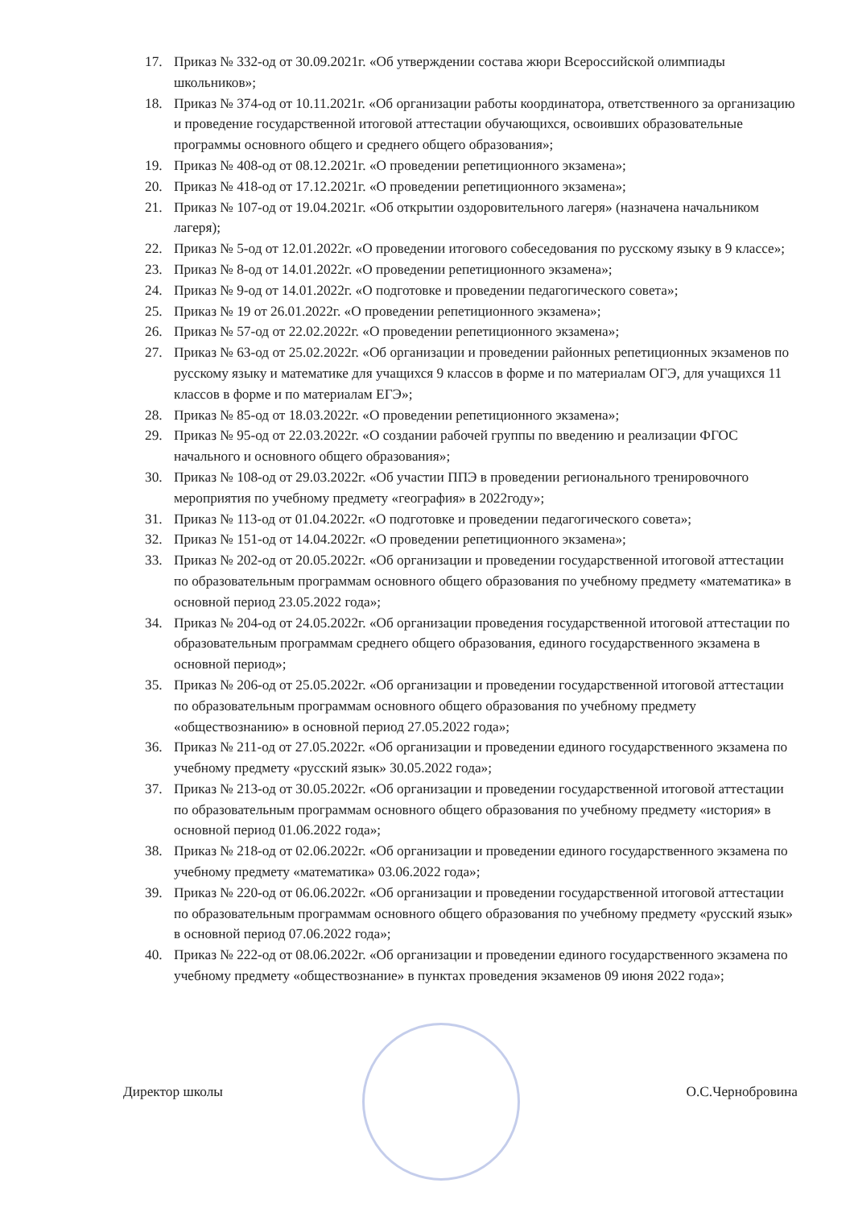17. Приказ № 332-од от 30.09.2021г. «Об утверждении состава жюри Всероссийской олимпиады школьников»;
18. Приказ № 374-од от 10.11.2021г. «Об организации работы координатора, ответственного за организацию и проведение государственной итоговой аттестации обучающихся, освоивших образовательные программы основного общего и среднего общего образования»;
19. Приказ № 408-од от 08.12.2021г. «О проведении репетиционного экзамена»;
20. Приказ № 418-од от 17.12.2021г. «О проведении репетиционного экзамена»;
21. Приказ № 107-од от 19.04.2021г. «Об открытии оздоровительного лагеря» (назначена начальником лагеря);
22. Приказ № 5-од от 12.01.2022г. «О проведении итогового собеседования по русскому языку в 9 классе»;
23. Приказ № 8-од от 14.01.2022г. «О проведении репетиционного экзамена»;
24. Приказ № 9-од от 14.01.2022г. «О подготовке и проведении педагогического совета»;
25. Приказ № 19 от 26.01.2022г. «О проведении репетиционного экзамена»;
26. Приказ № 57-од от 22.02.2022г. «О проведении репетиционного экзамена»;
27. Приказ № 63-од от 25.02.2022г. «Об организации и проведении районных репетиционных экзаменов по русскому языку и математике для учащихся 9 классов в форме и по материалам ОГЭ, для учащихся 11 классов в форме и по материалам ЕГЭ»;
28. Приказ № 85-од от 18.03.2022г. «О проведении репетиционного экзамена»;
29. Приказ № 95-од от 22.03.2022г. «О создании рабочей группы по введению и реализации ФГОС начального и основного общего образования»;
30. Приказ № 108-од от 29.03.2022г. «Об участии ППЭ в проведении регионального тренировочного мероприятия по учебному предмету «география» в 2022году»;
31. Приказ № 113-од от 01.04.2022г. «О подготовке и проведении педагогического совета»;
32. Приказ № 151-од от 14.04.2022г. «О проведении репетиционного экзамена»;
33. Приказ № 202-од от 20.05.2022г. «Об организации и проведении государственной итоговой аттестации по образовательным программам основного общего образования по учебному предмету «математика» в основной период 23.05.2022 года»;
34. Приказ № 204-од от 24.05.2022г. «Об организации проведения государственной итоговой аттестации по образовательным программам среднего общего образования, единого государственного экзамена в основной период»;
35. Приказ № 206-од от 25.05.2022г. «Об организации и проведении государственной итоговой аттестации по образовательным программам основного общего образования по учебному предмету «обществознанию» в основной период 27.05.2022 года»;
36. Приказ № 211-од от 27.05.2022г. «Об организации и проведении единого государственного экзамена по учебному предмету «русский язык» 30.05.2022 года»;
37. Приказ № 213-од от 30.05.2022г. «Об организации и проведении государственной итоговой аттестации по образовательным программам основного общего образования по учебному предмету «история» в основной период 01.06.2022 года»;
38. Приказ № 218-од от 02.06.2022г. «Об организации и проведении единого государственного экзамена по учебному предмету «математика» 03.06.2022 года»;
39. Приказ № 220-од от 06.06.2022г. «Об организации и проведении государственной итоговой аттестации по образовательным программам основного общего образования по учебному предмету «русский язык» в основной период 07.06.2022 года»;
40. Приказ № 222-од от 08.06.2022г. «Об организации и проведении единого государственного экзамена по учебному предмету «обществознание» в пунктах проведения экзаменов 09 июня 2022 года»;
Директор школы О.С.Чернобровина